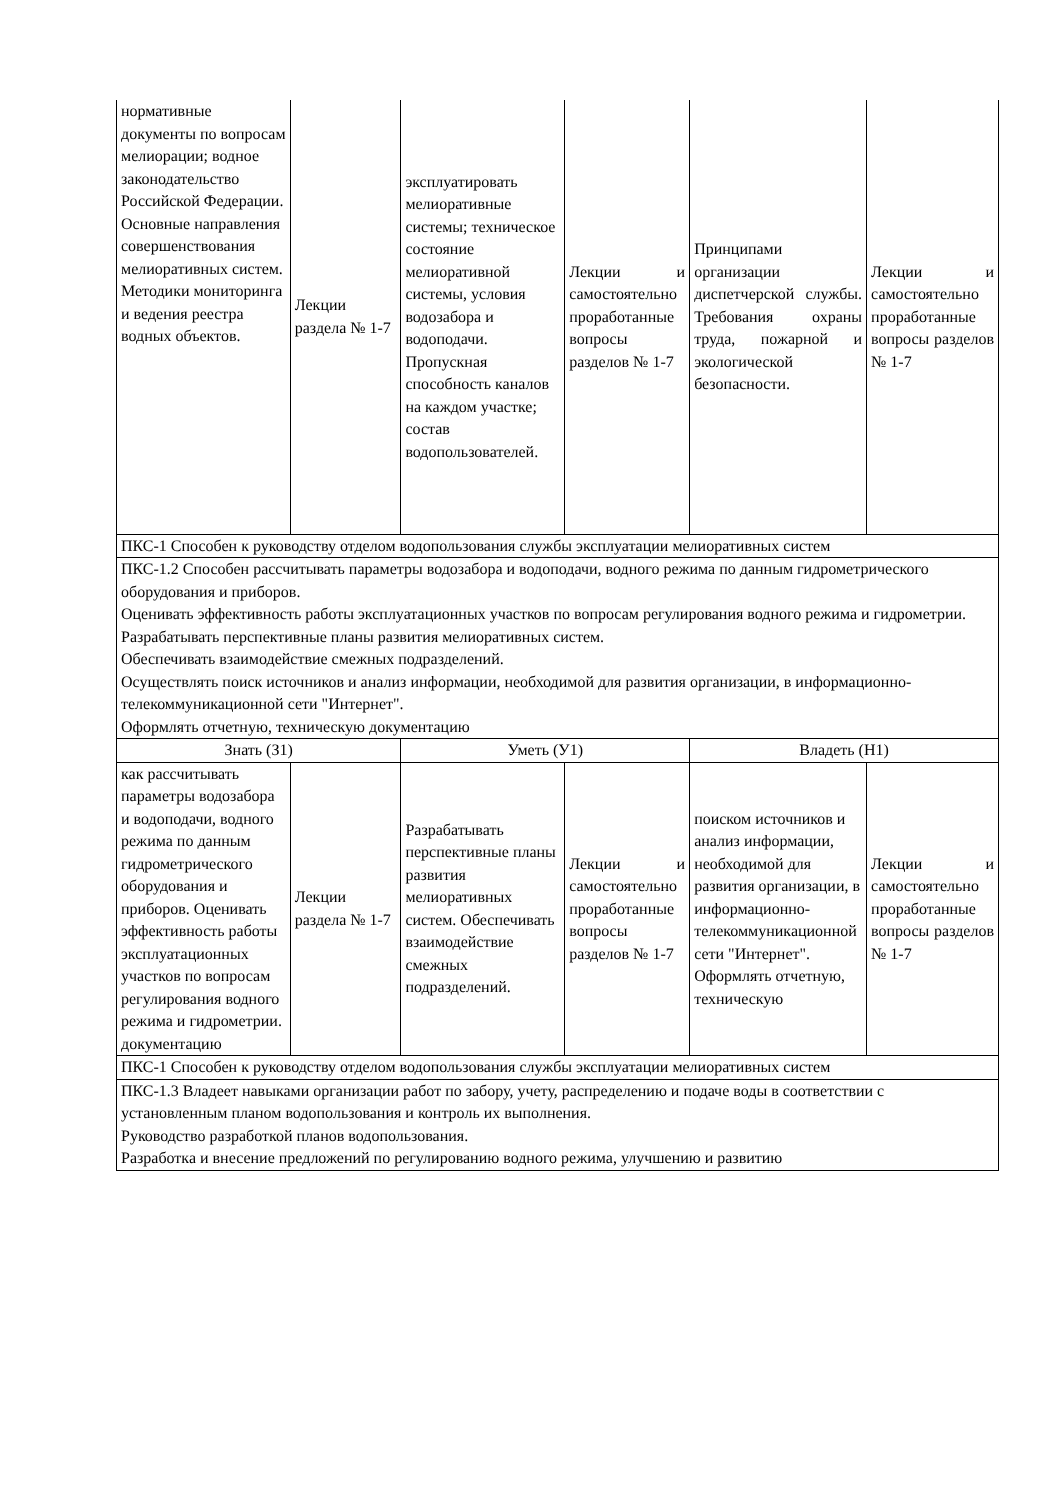| нормативные документы по вопросам мелиорации; водное законодательство Российской Федерации. Основные направления совершенствования мелиоративных систем. Методики мониторинга и ведения реестра водных объектов. | Лекции раздела № 1-7 | эксплуатировать мелиоративные системы; техническое состояние мелиоративной системы, условия водозабора и водоподачи. Пропускная способность каналов на каждом участке; состав водопользователей. | Лекции и самостоятельно проработанные вопросы разделов № 1-7 | Принципами организации диспетчерской службы. Требования охраны труда, пожарной и экологической безопасности. | Лекции и самостоятельно проработанные вопросы разделов № 1-7 |
| ПКС-1 Способен к руководству отделом водопользования службы эксплуатации мелиоративных систем | | | | | |
| ПКС-1.2 Способен рассчитывать параметры водозабора и водоподачи, водного режима по данным гидрометрического оборудования и приборов. Оценивать эффективность работы эксплуатационных участков по вопросам регулирования водного режима и гидрометрии. Разрабатывать перспективные планы развития мелиоративных систем. Обеспечивать взаимодействие смежных подразделений. Осуществлять поиск источников и анализ информации, необходимой для развития организации, в информационно-телекоммуникационной сети "Интернет". Оформлять отчетную, техническую документацию | | | | | |
| Знать (З1) | | Уметь (У1) | | Владеть (Н1) | |
| как рассчитывать параметры водозабора и водоподачи, водного режима по данным гидрометрического оборудования и приборов. Оценивать эффективность работы эксплуатационных участков по вопросам регулирования водного режима и гидрометрии. документацию | Лекции раздела № 1-7 | Разрабатывать перспективные планы развития мелиоративных систем. Обеспечивать взаимодействие смежных подразделений. | Лекции и самостоятельно проработанные вопросы разделов № 1-7 | поиском источников и анализ информации, необходимой для развития организации, в информационно-телекоммуникационной сети "Интернет". Оформлять отчетную, техническую | Лекции и самостоятельно проработанные вопросы разделов № 1-7 |
| ПКС-1 Способен к руководству отделом водопользования службы эксплуатации мелиоративных систем | | | | | |
| ПКС-1.3 Владеет навыками организации работ по забору, учету, распределению и подаче воды в соответствии с установленным планом водопользования и контроль их выполнения. Руководство разработкой планов водопользования. Разработка и внесение предложений по регулированию водного режима, улучшению и развитию | | | | | |